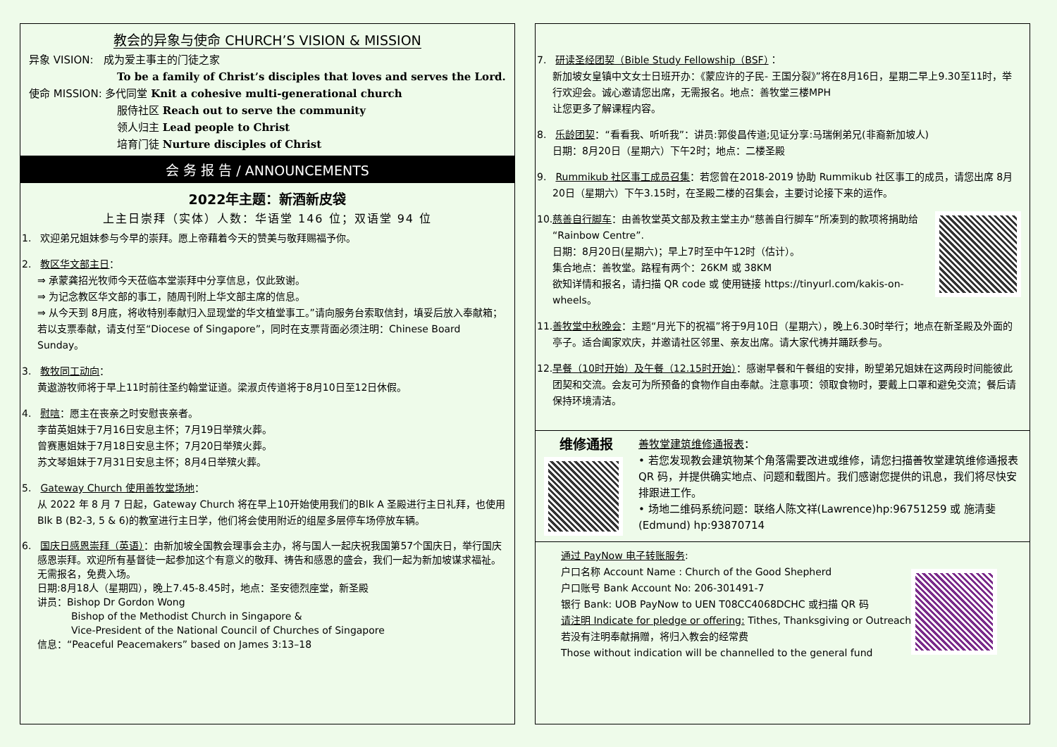教会的异象与使命 CHURCH’S VISION & MISSION
异象 VISION: 成为爱主事主的门徒之家
To be a family of Christ’s disciples that loves and serves the Lord.
使命 MISSION: 多代同堂 Knit a cohesive multi-generational church
服侍社区 Reach out to serve the community
领人归主 Lead people to Christ
培育门徒 Nurture disciples of Christ
会 务 报 告 / ANNOUNCEMENTS
2022年主题：新酒新皮袋
上主日崇拜（实体）人数：华语堂 146 位；双语堂 94 位
1. 欢迎弟兄姐妹参与今早的崇拜。愿上帝藉着今天的赞美与敬拜赐福予你。
2. 教区华文部主日：
⇒ 承蒙龚招光牧师今天莅临本堂崇拜中分享信息，仅此致谢。
⇒ 为记念教区华文部的事工，随周刊附上华文部主席的信息。
⇒ 从今天到 8月底，将收特别奉献归入显现堂的华文植堂事工。”请向服务台索取信封，填妥后放入奉献箱；若以支票奉献，请支付至“Diocese of Singapore”，同时在支票背面必须注明：Chinese Board Sunday。
3. 教牧同工动向：
黄遨游牧师将于早上11时前往圣约翰堂证道。梁淑贞传道将于8月10日至12日休假。
4. 慰唁：愿主在丧亲之时安慰丧亲者。
李苗英姐妹于7月16日安息主怀；7月19日举殡火葬。
曾赛惠姐妹于7月18日安息主怀；7月20日举殡火葬。
苏文琴姐妹于7月31日安息主怀；8月4日举殡火葬。
5. Gateway Church 使用善牧堂场地：
从 2022 年 8 月 7 日起，Gateway Church 将在早上10开始使用我们的Blk A 圣殿进行主日礼拜，也使用Blk B (B2-3, 5 & 6)的教室进行主日学，他们将会使用附近的组屋多层停车场停放车辆。
6. 国庆日感恩崇拜（英语）：由新加坡全国教会理事会主办，将与国人一起庆祝我国第57个国庆日，举行国庆感恩崇拜。欢迎所有基督徒一起参加这个有意义的敬拜、祷告和感恩的盛会，我们一起为新加坡谋求福祉。无需报名，免费入场。
日期:8月18人（星期四），晚上7.45-8.45时，地点：圣安德烈座堂，新圣殿
讲员：Bishop Dr Gordon Wong
Bishop of the Methodist Church in Singapore &
Vice-President of the National Council of Churches of Singapore
信息：“Peaceful Peacemakers” based on James 3:13–18
7. 研读圣经团契（Bible Study Fellowship（BSF）：
新加坡女皇镇中文女士日班开办：《蒙应许的子民- 王国分裂》”将在8月16日，星期二早上9.30至11时，举行欢迎会。诚心邀请您出席，无需报名。地点：善牧堂三楼MPH
让您更多了解课程内容。
8. 乐龄团契：“看看我、听听我”：讲员:郭俊昌传道;见证分享:马瑞俐弟兄(非裔新加坡人)
日期：8月20日（星期六）下午2时；地点：二楼圣殿
9. Rummikub 社区事工成员召集：若您曾在2018-2019 协助 Rummikub 社区事工的成员，请您出席 8月20日（星期六）下午3.15时，在圣殿二楼的召集会，主要讨论接下来的运作。
10. 慈善自行脚车：由善牧堂英文部及救主堂主办“慈善自行脚车”所凑到的款项将捐助给“Rainbow Centre”.
日期：8月20日(星期六)；早上7时至中午12时（估计）。
集合地点：善牧堂。路程有两个：26KM 或 38KM
欲知详情和报名，请扫描 QR code 或 使用链接 https://tinyurl.com/kakis-on-wheels。
11. 善牧堂中秋晚会：主题“月光下的祝福”将于9月10日（星期六），晚上6.30时举行；地点在新圣殿及外面的亭子。适合阖家欢庆，并邀请社区邻里、亲友出席。请大家代祷并踊跃参与。
12. 早餐（10时开始）及午餐（12.15时开始）：感谢早餐和午餐组的安排，盼望弟兄姐妹在这两段时间能彼此团契和交流。会友可为所预备的食物作自由奉献。注意事项：领取食物时，要戴上口罩和避免交流；餐后请保持环境清洁。
维修通报
善牧堂建筑维修通报表：
• 若您发现教会建筑物某个角落需要改进或维修，请您扫描善牧堂建筑维修通报表QR 码，并提供确实地点、问题和载图片。我们感谢您提供的讯息，我们将尽快安排跟进工作。
• 场地二维码系统问题：联络人陈文祥(Lawrence)hp:96751259 或 施清斐(Edmund) hp:93870714
通过 PayNow 电子转账服务:
户口名称 Account Name : Church of the Good Shepherd
户口账号 Bank Account No: 206-301491-7
银行 Bank: UOB PayNow to UEN T08CC4068DCHC 或扫描 QR 码
请注明 Indicate for pledge or offering: Tithes, Thanksgiving or Outreach
若没有注明奉献捐赠，将归入教会的经常费
Those without indication will be channelled to the general fund